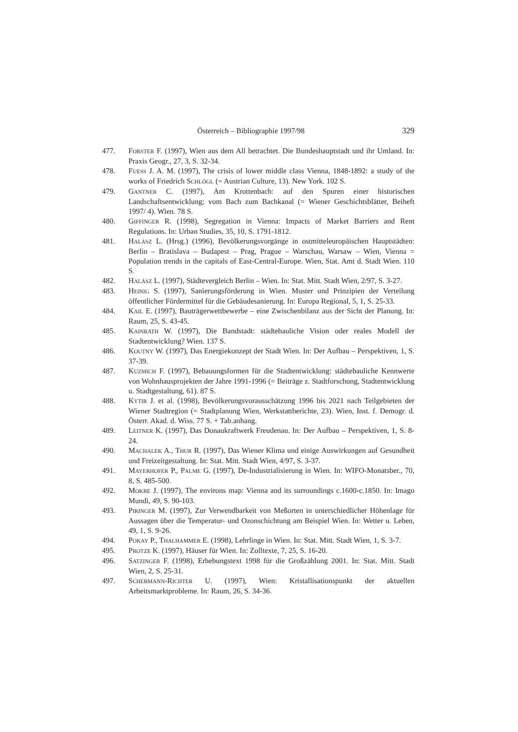Österreich – Bibliographie 1997/98 329
477. FORSTER F. (1997), Wien aus dem All betrachtet. Die Bundeshauptstadt und ihr Umland. In: Praxis Geogr., 27, 3, S. 32-34.
478. FUESS J. A. M. (1997), The crisis of lower middle class Vienna, 1848-1892: a study of the works of Friedrich SCHLÖGL (= Austrian Culture, 13). New York. 102 S.
479. GANTNER C. (1997), Am Krottenbach: auf den Spuren einer historischen Landschaftsentwicklung; vom Bach zum Bachkanal (= Wiener Geschichtsblätter, Beiheft 1997/ 4). Wien. 78 S.
480. GIFFINGER R. (1998), Segregation in Vienna: Impacts of Market Barriers and Rent Regulations. In: Urban Studies, 35, 10, S. 1791-1812.
481. HALÁSZ L. (Hrsg.) (1996), Bevölkerungsvorgänge in ostmitteleuropäischen Hauptstädten: Berlin – Bratislava – Budapest – Prag, Prague – Warschau, Warsaw – Wien, Vienna = Population trends in the capitals of East-Central-Europe. Wien, Stat. Amt d. Stadt Wien. 110 S.
482. HALÁSZ L. (1997), Städtevergleich Berlin – Wien. In: Stat. Mitt. Stadt Wien, 2/97, S. 3-27.
483. HEINIG S. (1997), Sanierungsförderung in Wien. Muster und Prinzipien der Verteilung öffentlicher Fördermittel für die Gebäudesanierung. In: Europa Regional, 5, 1, S. 25-33.
484. KAIL E. (1997), Bauträgerwettbewerbe – eine Zwischenbilanz aus der Sicht der Planung. In: Raum, 25, S. 43-45.
485. KAINRATH W. (1997), Die Bandstadt: städtebauliche Vision oder reales Modell der Stadtentwicklung? Wien. 137 S.
486. KOUTNY W. (1997), Das Energiekonzept der Stadt Wien. In: Der Aufbau – Perspektiven, 1, S. 37-39.
487. KUZMICH F. (1997), Bebauungsformen für die Stadtentwicklung: städtebauliche Kennwerte von Wohnhausprojekten der Jahre 1991-1996 (= Beiträge z. Stadtforschung, Stadtentwicklung u. Stadtgestaltung, 61). 87 S.
488. KYTIR J. et al. (1998), Bevölkerungsvorausschätzung 1996 bis 2021 nach Teilgebieten der Wiener Stadtregion (= Stadtplanung Wien, Werkstattberichte, 23). Wien, Inst. f. Demogr. d. Österr. Akad. d. Wiss. 77 S. + Tab.anhang.
489. LEITNER K. (1997), Das Donaukraftwerk Freudenau. In: Der Aufbau – Perspektiven, 1, S. 8-24.
490. MACHALEK A., THUR R. (1997), Das Wiener Klima und einige Auswirkungen auf Gesundheit und Freizeitgestaltung. In: Stat. Mitt. Stadt Wien, 4/97, S. 3-37.
491. MAYERHOFER P., PALME G. (1997), De-Industrialisierung in Wien. In: WIFO-Monatsber., 70, 8, S. 485-500.
492. MOKRE J. (1997), The environs map: Vienna and its surroundings c.1600-c.1850. In: Imago Mundi, 49, S. 90-103.
493. PIRINGER M. (1997), Zur Verwendbarkeit von Meßorten in unterschiedlicher Höhenlage für Aussagen über die Temperatur- und Ozonschichtung am Beispiel Wien. In: Wetter u. Leben, 49, 1, S. 9-26.
494. POKAY P., THALHAMMER E. (1998), Lehrlinge in Wien. In: Stat. Mitt. Stadt Wien, 1, S. 3-7.
495. PROTZE K. (1997), Häuser für Wien. In: Zolltexte, 7, 25, S. 16-20.
496. SATZINGER F. (1998), Erhebungstext 1998 für die Großzählung 2001. In: Stat. Mitt. Stadt Wien, 2, S. 25-31.
497. SCHERMANN-RICHTER U. (1997), Wien: Kristallisationspunkt der aktuellen Arbeitsmarktprobleme. In: Raum, 26, S. 34-36.